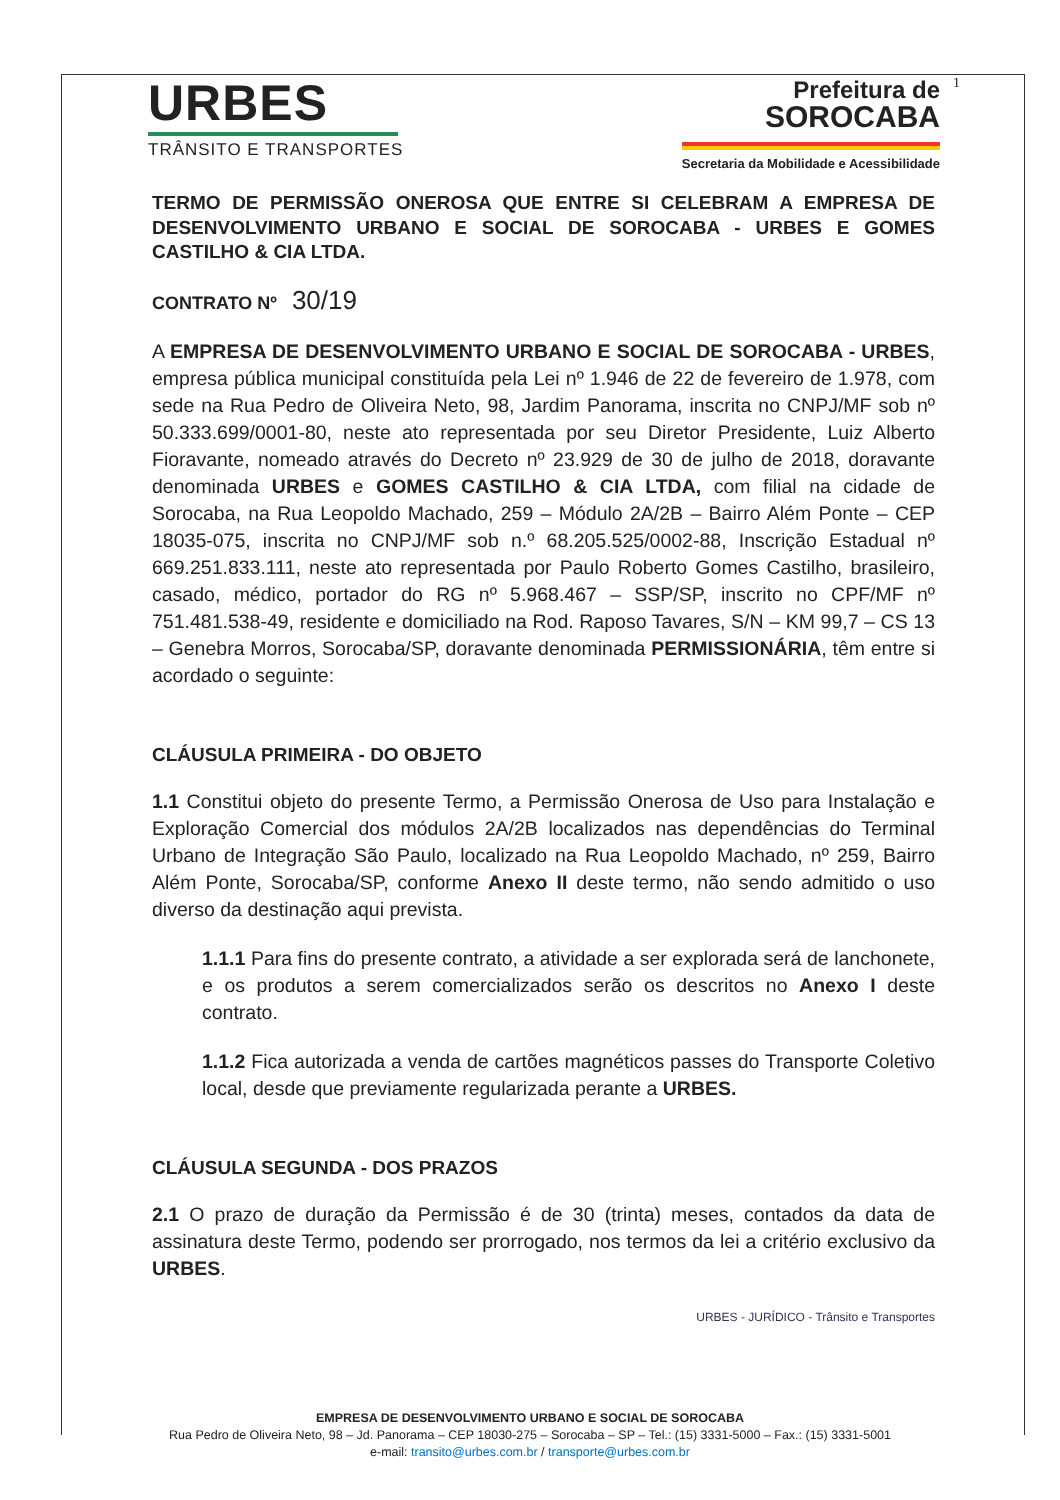1
URBES
TRÂNSITO E TRANSPORTES
Prefeitura de
SOROCABA
Secretaria da Mobilidade e Acessibilidade
TERMO DE PERMISSÃO ONEROSA QUE ENTRE SI CELEBRAM A EMPRESA DE DESENVOLVIMENTO URBANO E SOCIAL DE SOROCABA - URBES E GOMES CASTILHO & CIA LTDA.
CONTRATO Nº 30/19
A EMPRESA DE DESENVOLVIMENTO URBANO E SOCIAL DE SOROCABA - URBES, empresa pública municipal constituída pela Lei nº 1.946 de 22 de fevereiro de 1.978, com sede na Rua Pedro de Oliveira Neto, 98, Jardim Panorama, inscrita no CNPJ/MF sob nº 50.333.699/0001-80, neste ato representada por seu Diretor Presidente, Luiz Alberto Fioravante, nomeado através do Decreto nº 23.929 de 30 de julho de 2018, doravante denominada URBES e GOMES CASTILHO & CIA LTDA, com filial na cidade de Sorocaba, na Rua Leopoldo Machado, 259 – Módulo 2A/2B – Bairro Além Ponte – CEP 18035-075, inscrita no CNPJ/MF sob n.º 68.205.525/0002-88, Inscrição Estadual nº 669.251.833.111, neste ato representada por Paulo Roberto Gomes Castilho, brasileiro, casado, médico, portador do RG nº 5.968.467 – SSP/SP, inscrito no CPF/MF nº 751.481.538-49, residente e domiciliado na Rod. Raposo Tavares, S/N – KM 99,7 – CS 13 – Genebra Morros, Sorocaba/SP, doravante denominada PERMISSIONÁRIA, têm entre si acordado o seguinte:
CLÁUSULA PRIMEIRA - DO OBJETO
1.1 Constitui objeto do presente Termo, a Permissão Onerosa de Uso para Instalação e Exploração Comercial dos módulos 2A/2B localizados nas dependências do Terminal Urbano de Integração São Paulo, localizado na Rua Leopoldo Machado, nº 259, Bairro Além Ponte, Sorocaba/SP, conforme Anexo II deste termo, não sendo admitido o uso diverso da destinação aqui prevista.
1.1.1 Para fins do presente contrato, a atividade a ser explorada será de lanchonete, e os produtos a serem comercializados serão os descritos no Anexo I deste contrato.
1.1.2 Fica autorizada a venda de cartões magnéticos passes do Transporte Coletivo local, desde que previamente regularizada perante a URBES.
CLÁUSULA SEGUNDA - DOS PRAZOS
2.1 O prazo de duração da Permissão é de 30 (trinta) meses, contados da data de assinatura deste Termo, podendo ser prorrogado, nos termos da lei a critério exclusivo da URBES.
URBES - JURÍDICO - Trânsito e Transportes
EMPRESA DE DESENVOLVIMENTO URBANO E SOCIAL DE SOROCABA
Rua Pedro de Oliveira Neto, 98 – Jd. Panorama – CEP 18030-275 – Sorocaba – SP – Tel.: (15) 3331-5000 – Fax.: (15) 3331-5001
e-mail: transito@urbes.com.br / transporte@urbes.com.br